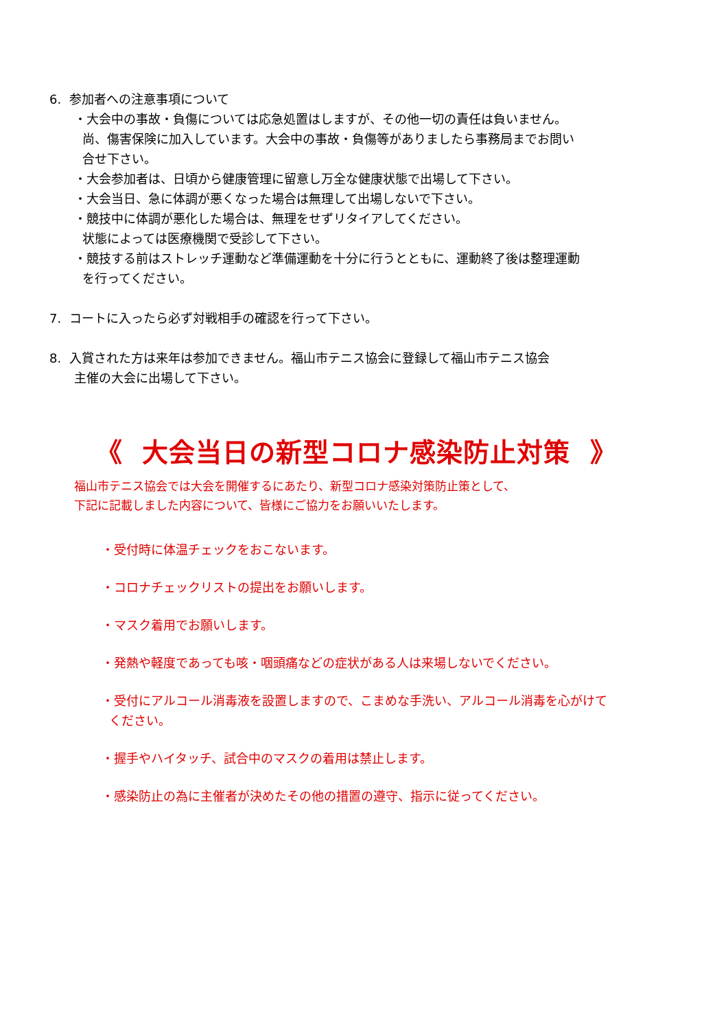6. 参加者への注意事項について
・大会中の事故・負傷については応急処置はしますが、その他一切の責任は負いません。
尚、傷害保険に加入しています。大会中の事故・負傷等がありましたら事務局までお問い
合せ下さい。
・大会参加者は、日頃から健康管理に留意し万全な健康状態で出場して下さい。
・大会当日、急に体調が悪くなった場合は無理して出場しないで下さい。
・競技中に体調が悪化した場合は、無理をせずリタイアしてください。
状態によっては医療機関で受診して下さい。
・競技する前はストレッチ運動など準備運動を十分に行うとともに、運動終了後は整理運動
を行ってください。
7. コートに入ったら必ず対戦相手の確認を行って下さい。
8. 入賞された方は来年は参加できません。福山市テニス協会に登録して福山市テニス協会
主催の大会に出場して下さい。
《 大会当日の新型コロナ感染防止対策 》
福山市テニス協会では大会を開催するにあたり、新型コロナ感染対策防止策として、
下記に記載しました内容について、皆様にご協力をお願いいたします。
・受付時に体温チェックをおこないます。
・コロナチェックリストの提出をお願いします。
・マスク着用でお願いします。
・発熱や軽度であっても咳・咽頭痛などの症状がある人は来場しないでください。
・受付にアルコール消毒液を設置しますので、こまめな手洗い、アルコール消毒を心がけて
ください。
・握手やハイタッチ、試合中のマスクの着用は禁止します。
・感染防止の為に主催者が決めたその他の措置の遵守、指示に従ってください。